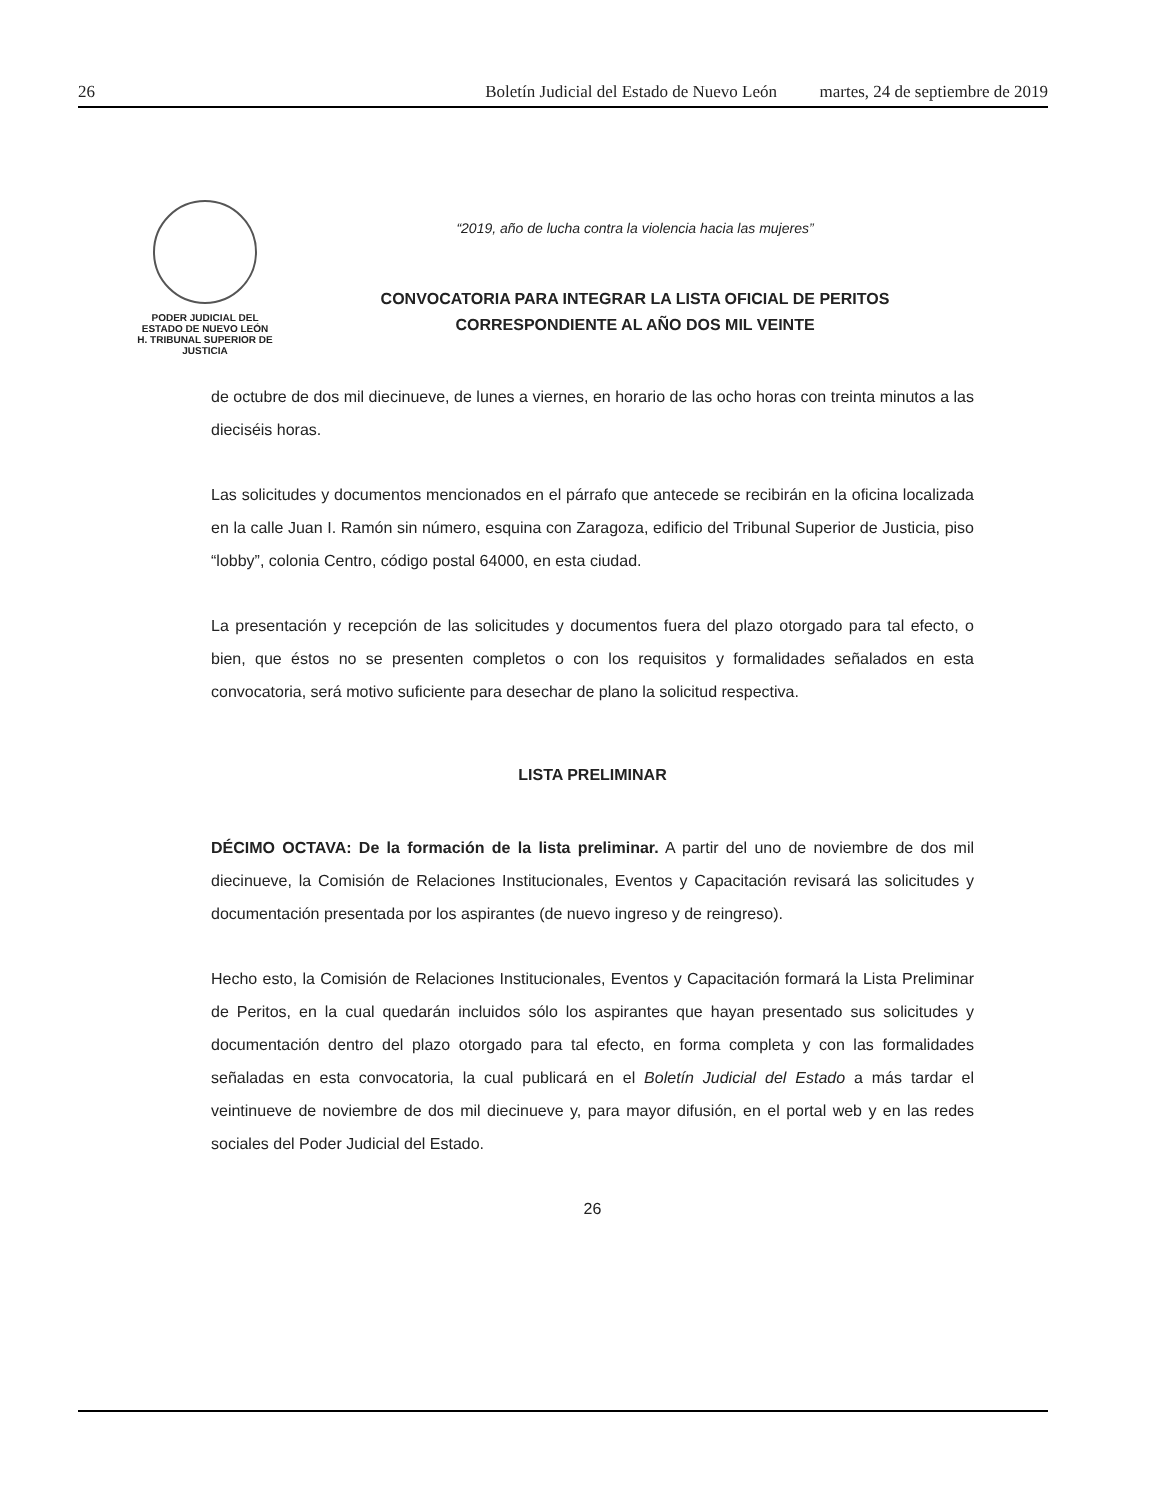26 Boletín Judicial del Estado de Nuevo León martes, 24 de septiembre de 2019
PODER JUDICIAL DEL
ESTADO DE NUEVO LEÓN
H. TRIBUNAL SUPERIOR DE
JUSTICIA
“2019, año de lucha contra la violencia hacia las mujeres”
CONVOCATORIA PARA INTEGRAR LA LISTA OFICIAL DE PERITOS
CORRESPONDIENTE AL AÑO DOS MIL VEINTE
de octubre de dos mil diecinueve, de lunes a viernes, en horario de las ocho horas con treinta minutos a las dieciséis horas.
Las solicitudes y documentos mencionados en el párrafo que antecede se recibirán en la oficina localizada en la calle Juan I. Ramón sin número, esquina con Zaragoza, edificio del Tribunal Superior de Justicia, piso “lobby”, colonia Centro, código postal 64000, en esta ciudad.
La presentación y recepción de las solicitudes y documentos fuera del plazo otorgado para tal efecto, o bien, que éstos no se presenten completos o con los requisitos y formalidades señalados en esta convocatoria, será motivo suficiente para desechar de plano la solicitud respectiva.
LISTA PRELIMINAR
DÉCIMO OCTAVA: De la formación de la lista preliminar. A partir del uno de noviembre de dos mil diecinueve, la Comisión de Relaciones Institucionales, Eventos y Capacitación revisará las solicitudes y documentación presentada por los aspirantes (de nuevo ingreso y de reingreso).
Hecho esto, la Comisión de Relaciones Institucionales, Eventos y Capacitación formará la Lista Preliminar de Peritos, en la cual quedarán incluidos sólo los aspirantes que hayan presentado sus solicitudes y documentación dentro del plazo otorgado para tal efecto, en forma completa y con las formalidades señaladas en esta convocatoria, la cual publicará en el Boletín Judicial del Estado a más tardar el veintinueve de noviembre de dos mil diecinueve y, para mayor difusión, en el portal web y en las redes sociales del Poder Judicial del Estado.
26